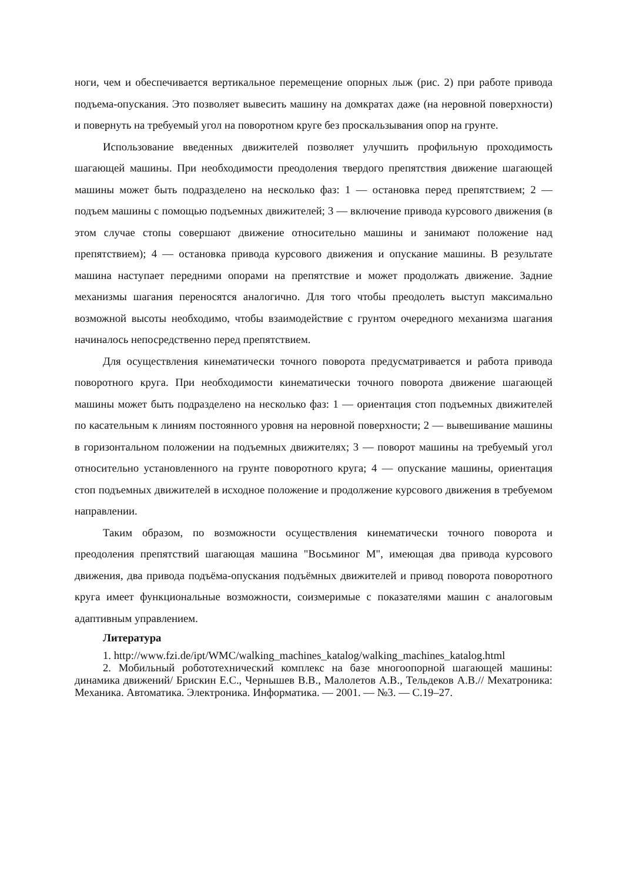ноги, чем и обеспечивается вертикальное перемещение опорных лыж (рис. 2) при работе привода подъема-опускания. Это позволяет вывесить машину на домкратах даже (на неровной поверхности) и повернуть на требуемый угол на поворотном круге без проскальзывания опор на грунте.
Использование введенных движителей позволяет улучшить профильную проходимость шагающей машины. При необходимости преодоления твердого препятствия движение шагающей машины может быть подразделено на несколько фаз: 1 — остановка перед препятствием; 2 — подъем машины с помощью подъемных движителей; 3 — включение привода курсового движения (в этом случае стопы совершают движение относительно машины и занимают положение над препятствием); 4 — остановка привода курсового движения и опускание машины. В результате машина наступает передними опорами на препятствие и может продолжать движение. Задние механизмы шагания переносятся аналогично. Для того чтобы преодолеть выступ максимально возможной высоты необходимо, чтобы взаимодействие с грунтом очередного механизма шагания начиналось непосредственно перед препятствием.
Для осуществления кинематически точного поворота предусматривается и работа привода поворотного круга. При необходимости кинематически точного поворота движение шагающей машины может быть подразделено на несколько фаз: 1 — ориентация стоп подъемных движителей по касательным к линиям постоянного уровня на неровной поверхности; 2 — вывешивание машины в горизонтальном положении на подъемных движителях; 3 — поворот машины на требуемый угол относительно установленного на грунте поворотного круга; 4 — опускание машины, ориентация стоп подъемных движителей в исходное положение и продолжение курсового движения в требуемом направлении.
Таким образом, по возможности осуществления кинематически точного поворота и преодоления препятствий шагающая машина "Восьминог М", имеющая два привода курсового движения, два привода подъёма-опускания подъёмных движителей и привод поворота поворотного круга имеет функциональные возможности, соизмеримые с показателями машин с аналоговым адаптивным управлением.
Литература
1. http://www.fzi.de/ipt/WMC/walking_machines_katalog/walking_machines_katalog.html
2. Мобильный робототехнический комплекс на базе многоопорной шагающей машины: динамика движений/ Брискин Е.С., Чернышев В.В., Малолетов А.В., Тельдеков А.В.// Мехатроника: Механика. Автоматика. Электроника. Информатика. — 2001. — №3. — С.19–27.